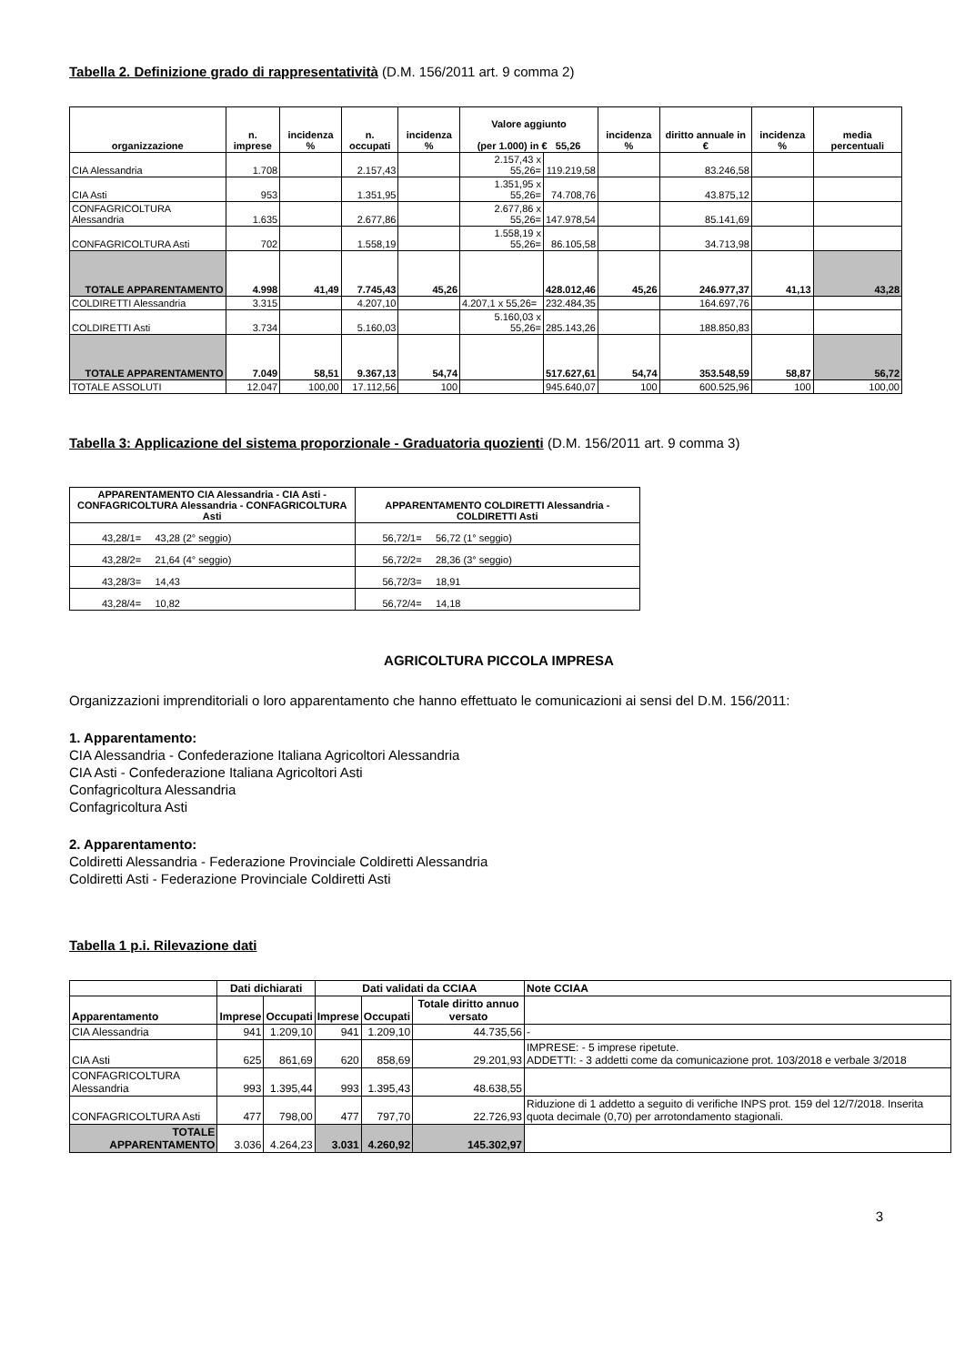Tabella 2. Definizione grado di rappresentatività (D.M. 156/2011 art. 9 comma 2)
| organizzazione | n. imprese | incidenza % | n. occupati | incidenza % | Valore aggiunto (per 1.000) in € 55,26 | | incidenza % | diritto annuale in € | incidenza % | media percentuali |
| --- | --- | --- | --- | --- | --- | --- | --- | --- | --- | --- |
| CIA Alessandria | 1.708 | | 2.157,43 | | 2.157,43 x 55,26= | 119.219,58 | | 83.246,58 | | |
| CIA Asti | 953 | | 1.351,95 | | 1.351,95 x 55,26= | 74.708,76 | | 43.875,12 | | |
| CONFAGRICOLTURA Alessandria | 1.635 | | 2.677,86 | | 2.677,86 x 55,26= | 147.978,54 | | 85.141,69 | | |
| CONFAGRICOLTURA Asti | 702 | | 1.558,19 | | 1.558,19 x 55,26= | 86.105,58 | | 34.713,98 | | |
| TOTALE APPARENTAMENTO | 4.998 | 41,49 | 7.745,43 | 45,26 | | 428.012,46 | 45,26 | 246.977,37 | 41,13 | 43,28 |
| COLDIRETTI Alessandria | 3.315 | | 4.207,10 | | 4.207,1 x 55,26= | 232.484,35 | | 164.697,76 | | |
| COLDIRETTI Asti | 3.734 | | 5.160,03 | | 5.160,03 x 55,26= | 285.143,26 | | 188.850,83 | | |
| TOTALE APPARENTAMENTO | 7.049 | 58,51 | 9.367,13 | 54,74 | | 517.627,61 | 54,74 | 353.548,59 | 58,87 | 56,72 |
| TOTALE ASSOLUTI | 12.047 | 100,00 | 17.112,56 | 100 | | 945.640,07 | 100 | 600.525,96 | 100 | 100,00 |
Tabella 3: Applicazione del sistema proporzionale - Graduatoria quozienti (D.M. 156/2011 art. 9 comma 3)
| APPARENTAMENTO CIA Alessandria - CIA Asti - CONFAGRICOLTURA Alessandria - CONFAGRICOLTURA Asti | APPARENTAMENTO COLDIRETTI Alessandria - COLDIRETTI Asti |
| --- | --- |
| 43,28/1= 43,28 (2° seggio) | 56,72/1= 56,72 (1° seggio) |
| 43,28/2= 21,64 (4° seggio) | 56,72/2= 28,36 (3° seggio) |
| 43,28/3= 14,43 | 56,72/3= 18,91 |
| 43,28/4= 10,82 | 56,72/4= 14,18 |
AGRICOLTURA PICCOLA IMPRESA
Organizzazioni imprenditoriali o loro apparentamento che hanno effettuato le comunicazioni ai sensi del D.M. 156/2011:
1. Apparentamento:
CIA Alessandria - Confederazione Italiana Agricoltori Alessandria
CIA Asti - Confederazione Italiana Agricoltori Asti
Confagricoltura Alessandria
Confagricoltura Asti
2. Apparentamento:
Coldiretti Alessandria - Federazione Provinciale Coldiretti Alessandria
Coldiretti Asti - Federazione Provinciale Coldiretti Asti
Tabella 1 p.i. Rilevazione dati
| | Dati dichiarati | | Dati validati da CCIAA | | | Note CCIAA |
| Apparentamento | Imprese | Occupati | Imprese | Occupati | Totale diritto annuo versato | |
| CIA Alessandria | 941 | 1.209,10 | 941 | 1.209,10 | 44.735,56 | - |
| CIA Asti | 625 | 861,69 | 620 | 858,69 | 29.201,93 | IMPRESE: - 5 imprese ripetute. ADDETTI: - 3 addetti come da comunicazione prot. 103/2018 e verbale 3/2018 |
| CONFAGRICOLTURA Alessandria | 993 | 1.395,44 | 993 | 1.395,43 | 48.638,55 | |
| CONFAGRICOLTURA Asti | 477 | 798,00 | 477 | 797,70 | 22.726,93 | Riduzione di 1 addetto a seguito di verifiche INPS prot. 159 del 12/7/2018. Inserita quota decimale (0,70) per arrotondamento stagionali. |
| TOTALE APPARENTAMENTO | 3.036 | 4.264,23 | 3.031 | 4.260,92 | 145.302,97 | |
3